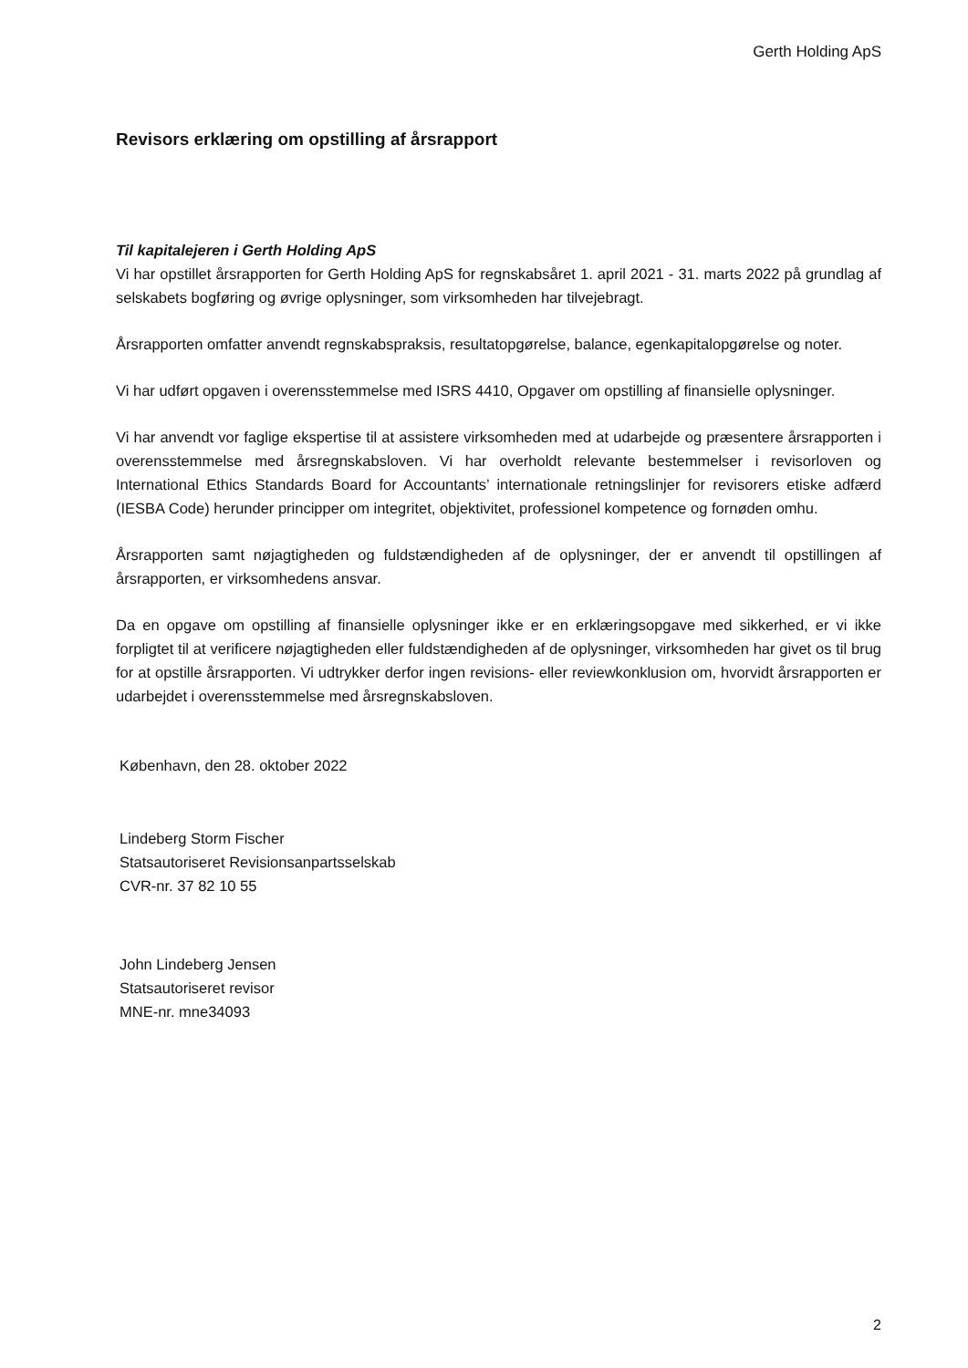Gerth Holding ApS
Revisors erklæring om opstilling af årsrapport
Til kapitalejeren i Gerth Holding ApS
Vi har opstillet årsrapporten for Gerth Holding ApS for regnskabsåret 1. april 2021 - 31. marts 2022 på grundlag af selskabets bogføring og øvrige oplysninger, som virksomheden har tilvejebragt.
Årsrapporten omfatter anvendt regnskabspraksis, resultatopgørelse, balance, egenkapitalopgørelse og noter.
Vi har udført opgaven i overensstemmelse med ISRS 4410, Opgaver om opstilling af finansielle oplysninger.
Vi har anvendt vor faglige ekspertise til at assistere virksomheden med at udarbejde og præsentere årsrapporten i overensstemmelse med årsregnskabsloven. Vi har overholdt relevante bestemmelser i revisorloven og International Ethics Standards Board for Accountants’ internationale retningslinjer for revisorers etiske adfærd (IESBA Code) herunder principper om integritet, objektivitet, professionel kompetence og fornøden omhu.
Årsrapporten samt nøjagtigheden og fuldstændigheden af de oplysninger, der er anvendt til opstillingen af årsrapporten, er virksomhedens ansvar.
Da en opgave om opstilling af finansielle oplysninger ikke er en erklæringsopgave med sikkerhed, er vi ikke forpligtet til at verificere nøjagtigheden eller fuldstændigheden af de oplysninger, virksomheden har givet os til brug for at opstille årsrapporten. Vi udtrykker derfor ingen revisions- eller reviewkonklusion om, hvorvidt årsrapporten er udarbejdet i overensstemmelse med årsregnskabsloven.
København, den 28. oktober 2022
Lindeberg Storm Fischer
Statsautoriseret Revisionsanpartsselskab
CVR-nr. 37 82 10 55
John Lindeberg Jensen
Statsautoriseret revisor
MNE-nr. mne34093
2